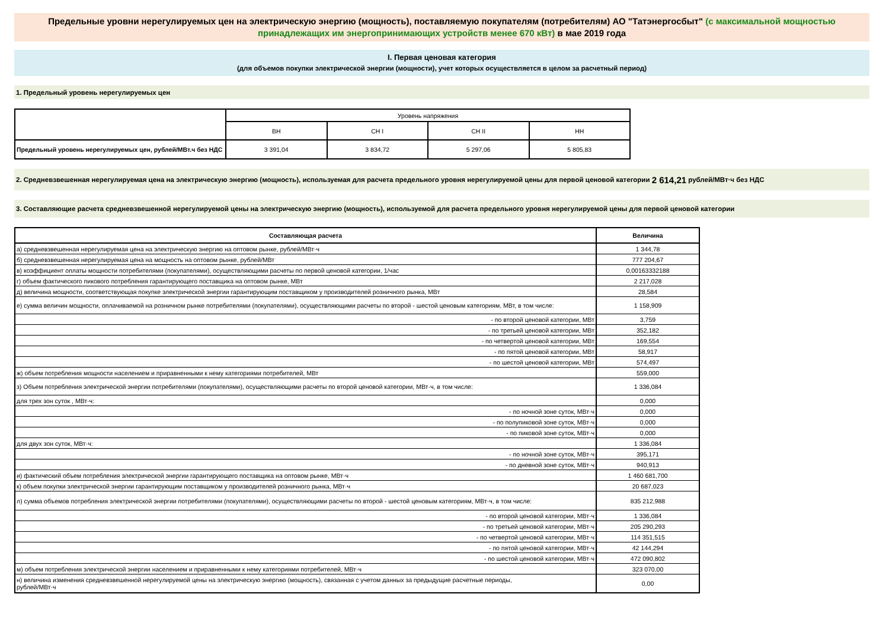Предельные уровни нерегулируемых цен на электрическую энергию (мощность), поставляемую покупателям (потребителям) АО "Татэнергосбыт" (с максимальной мощностью принадлежащих им энергопринимающих устройств менее 670 кВт) в мае 2019 года
I. Первая ценовая категория
(для объемов покупки электрической энергии (мощности), учет которых осуществляется в целом за расчетный период)
1. Предельный уровень нерегулируемых цен
| | Уровень напряжения | | | |
| | ВН | СН I | СН II | НН |
| Предельный уровень нерегулируемых цен, рублей/МВт.ч без НДС | 3 391,04 | 3 834,72 | 5 297,06 | 5 805,83 |
2. Средневзвешенная нерегулируемая цена на электрическую энергию (мощность), используемая для расчета предельного уровня нерегулируемой цены для первой ценовой категории 2 614,21 рублей/МВт·ч без НДС
3. Составляющие расчета средневзвешенной нерегулируемой цены на электрическую энергию (мощность), используемой для расчета предельного уровня нерегулируемой цены для первой ценовой категории
| Составляющая расчета | Величина |
| --- | --- |
| а) средневзвешенная нерегулируемая цена на электрическую энергию на оптовом рынке, рублей/МВт·ч | 1 344,78 |
| б) средневзвешенная нерегулируемая цена на мощность на оптовом рынке, рублей/МВт | 777 204,67 |
| в) коэффициент оплаты мощности потребителями (покупателями), осуществляющими расчеты по первой ценовой категории, 1/час | 0,00163332188 |
| г) объем фактического пикового потребления гарантирующего поставщика на оптовом рынке, МВт | 2 217,028 |
| д) величина мощности, соответствующая покупке электрической энергии гарантирующим поставщиком у производителей розничного рынка, МВт | 28,584 |
| е) сумма величин мощности, оплачиваемой на розничном рынке потребителями (покупателями), осуществляющими расчеты по второй - шестой ценовым категориям, МВт, в том числе: | 1 158,909 |
| - по второй ценовой категории, МВт | 3,759 |
| - по третьей ценовой категории, МВт | 352,182 |
| - по четвертой ценовой категории, МВт | 169,554 |
| - по пятой ценовой категории, МВт | 58,917 |
| - по шестой ценовой категории, МВт | 574,497 |
| ж) объем потребления мощности населением и приравненными к нему категориями потребителей, МВт | 559,000 |
| з) Объем потребления электрической энергии потребителями (покупателями), осуществляющими расчеты по второй ценовой категории, МВт·ч, в том числе: | 1 336,084 |
| для трех зон суток , МВт·ч: | 0,000 |
| - по ночной зоне суток, МВт·ч | 0,000 |
| - по полупиковой зоне суток, МВт·ч | 0,000 |
| - по пиковой зоне суток, МВт·ч | 0,000 |
| для двух зон суток, МВт·ч: | 1 336,084 |
| - по ночной зоне суток, МВт·ч | 395,171 |
| - по дневной зоне суток, МВт·ч | 940,913 |
| и) фактический объем потребления электрической энергии гарантирующего поставщика на оптовом рынке, МВт·ч | 1 460 681,700 |
| к) объем покупки электрической энергии гарантирующим поставщиком у производителей розничного рынка, МВт·ч | 20 687,023 |
| л) сумма объемов потребления электрической энергии потребителями (покупателями), осуществляющими расчеты по второй - шестой ценовым категориям, МВт·ч, в том числе: | 835 212,988 |
| - по второй ценовой категории, МВт·ч | 1 336,084 |
| - по третьей ценовой категории, МВт·ч | 205 290,293 |
| - по четвертой ценовой категории, МВт·ч | 114 351,515 |
| - по пятой ценовой категории, МВт·ч | 42 144,294 |
| - по шестой ценовой категории, МВт·ч | 472 090,802 |
| м) объем потребления электрической энергии населением и приравненными к нему категориями потребителей, МВт·ч | 323 070,00 |
| н) величина изменения средневзвешенной нерегулируемой цены на электрическую энергию (мощность), связанная с учетом данных за предыдущие расчетные периоды, рублей/МВт·ч | 0,00 |